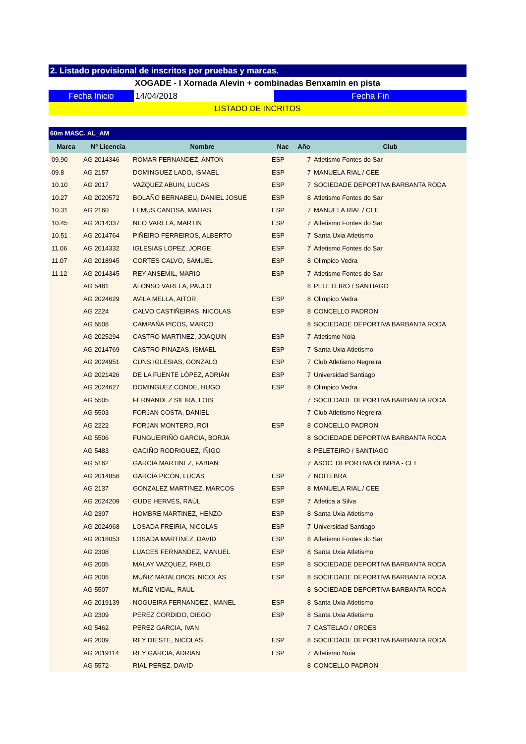2. Listado provisional de inscritos por pruebas y marcas.
XOGADE - I Xornada Alevin + combinadas Benxamin en pista
Fecha Inicio 14/04/2018 Fecha Fin
LISTADO DE INCRITOS
60m MASC. AL_AM
| Marca | Nº Licencia | Nombre | Nac | Año | Club |
| --- | --- | --- | --- | --- | --- |
| 09.90 | AG 2014346 | ROMAR FERNANDEZ, ANTON | ESP | 7 | Atletismo Fontes do Sar |
| 09.8 | AG 2157 | DOMINGUEZ LADO, ISMAEL | ESP | 7 | MANUELA RIAL / CEE |
| 10.10 | AG 2017 | VAZQUEZ ABUIN, LUCAS | ESP | 7 | SOCIEDADE DEPORTIVA BARBANTA RODA |
| 10.27 | AG 2020572 | BOLAÑO BERNABEU, DANIEL JOSUE | ESP | 8 | Atletismo Fontes do Sar |
| 10.31 | AG 2160 | LEMUS CANOSA, MATIAS | ESP | 7 | MANUELA RIAL / CEE |
| 10.45 | AG 2014337 | NEO VARELA, MARTIN | ESP | 7 | Atletismo Fontes do Sar |
| 10.51 | AG 2014764 | PIÑEIRO FERREIROS, ALBERTO | ESP | 7 | Santa Uxia Atletismo |
| 11.06 | AG 2014332 | IGLESIAS LOPEZ, JORGE | ESP | 7 | Atletismo Fontes do Sar |
| 11.07 | AG 2018945 | CORTES CALVO, SAMUEL | ESP | 8 | Olimpico Vedra |
| 11.12 | AG 2014345 | REY ANSEMIL, MARIO | ESP | 7 | Atletismo Fontes do Sar |
| | AG 5481 | ALONSO VARELA, PAULO | | 8 | PELETEIRO / SANTIAGO |
| | AG 2024629 | AVILA MELLA, AITOR | ESP | 8 | Olimpico Vedra |
| | AG 2224 | CALVO CASTIÑEIRAS, NICOLAS | ESP | 8 | CONCELLO PADRON |
| | AG 5508 | CAMPAÑA PICOS, MARCO | | 8 | SOCIEDADE DEPORTIVA BARBANTA RODA |
| | AG 2025294 | CASTRO MARTINEZ, JOAQUIN | ESP | 7 | Atletismo Noia |
| | AG 2014769 | CASTRO PINAZAS, ISMAEL | ESP | 7 | Santa Uxia Atletismo |
| | AG 2024951 | CUNS IGLESIAS, GONZALO | ESP | 7 | Club Atletismo Negreira |
| | AG 2021426 | DE LA FUENTE LÓPEZ, ADRIÁN | ESP | 7 | Universidad Santiago |
| | AG 2024627 | DOMINGUEZ CONDE, HUGO | ESP | 8 | Olimpico Vedra |
| | AG 5505 | FERNANDEZ SIEIRA, LOIS | | 7 | SOCIEDADE DEPORTIVA BARBANTA RODA |
| | AG 5503 | FORJAN COSTA, DANIEL | | 7 | Club Atletismo Negreira |
| | AG 2222 | FORJAN MONTERO, ROI | ESP | 8 | CONCELLO PADRON |
| | AG 5506 | FUNGUEIRIÑO GARCIA, BORJA | | 8 | SOCIEDADE DEPORTIVA BARBANTA RODA |
| | AG 5483 | GACIÑO RODRIGUEZ, IÑIGO | | 8 | PELETEIRO / SANTIAGO |
| | AG 5162 | GARCIA MARTINEZ, FABIAN | | 7 | ASOC. DEPORTIVA OLIMPIA - CEE |
| | AG 2014856 | GARCÍA PICÓN, LUCAS | ESP | 7 | NOITEBRA |
| | AG 2137 | GONZALEZ MARTINEZ, MARCOS | ESP | 8 | MANUELA RIAL / CEE |
| | AG 2024209 | GUDE HERVÉS, RAÚL | ESP | 7 | Atletica a Silva |
| | AG 2307 | HOMBRE MARTINEZ, HENZO | ESP | 8 | Santa Uxia Atletismo |
| | AG 2024968 | LOSADA FREIRIA, NICOLAS | ESP | 7 | Universidad Santiago |
| | AG 2018053 | LOSADA MARTINEZ, DAVID | ESP | 8 | Atletismo Fontes do Sar |
| | AG 2308 | LUACES FERNANDEZ, MANUEL | ESP | 8 | Santa Uxia Atletismo |
| | AG 2005 | MALAY VAZQUEZ, PABLO | ESP | 8 | SOCIEDADE DEPORTIVA BARBANTA RODA |
| | AG 2006 | MUÑIZ MATALOBOS, NICOLAS | ESP | 8 | SOCIEDADE DEPORTIVA BARBANTA RODA |
| | AG 5507 | MUÑIZ VIDAL, RAUL | | 8 | SOCIEDADE DEPORTIVA BARBANTA RODA |
| | AG 2019139 | NOGUEIRA FERNANDEZ , MANEL | ESP | 8 | Santa Uxia Atletismo |
| | AG 2309 | PEREZ CORDIDO, DIEGO | ESP | 8 | Santa Uxia Atletismo |
| | AG 5462 | PEREZ GARCIA, IVAN | | 7 | CASTELAO / ORDES |
| | AG 2009 | REY DIESTE, NICOLAS | ESP | 8 | SOCIEDADE DEPORTIVA BARBANTA RODA |
| | AG 2019114 | REY GARCIA, ADRIAN | ESP | 7 | Atletismo Noia |
| | AG 5572 | RIAL PEREZ, DAVID | | 8 | CONCELLO PADRON |